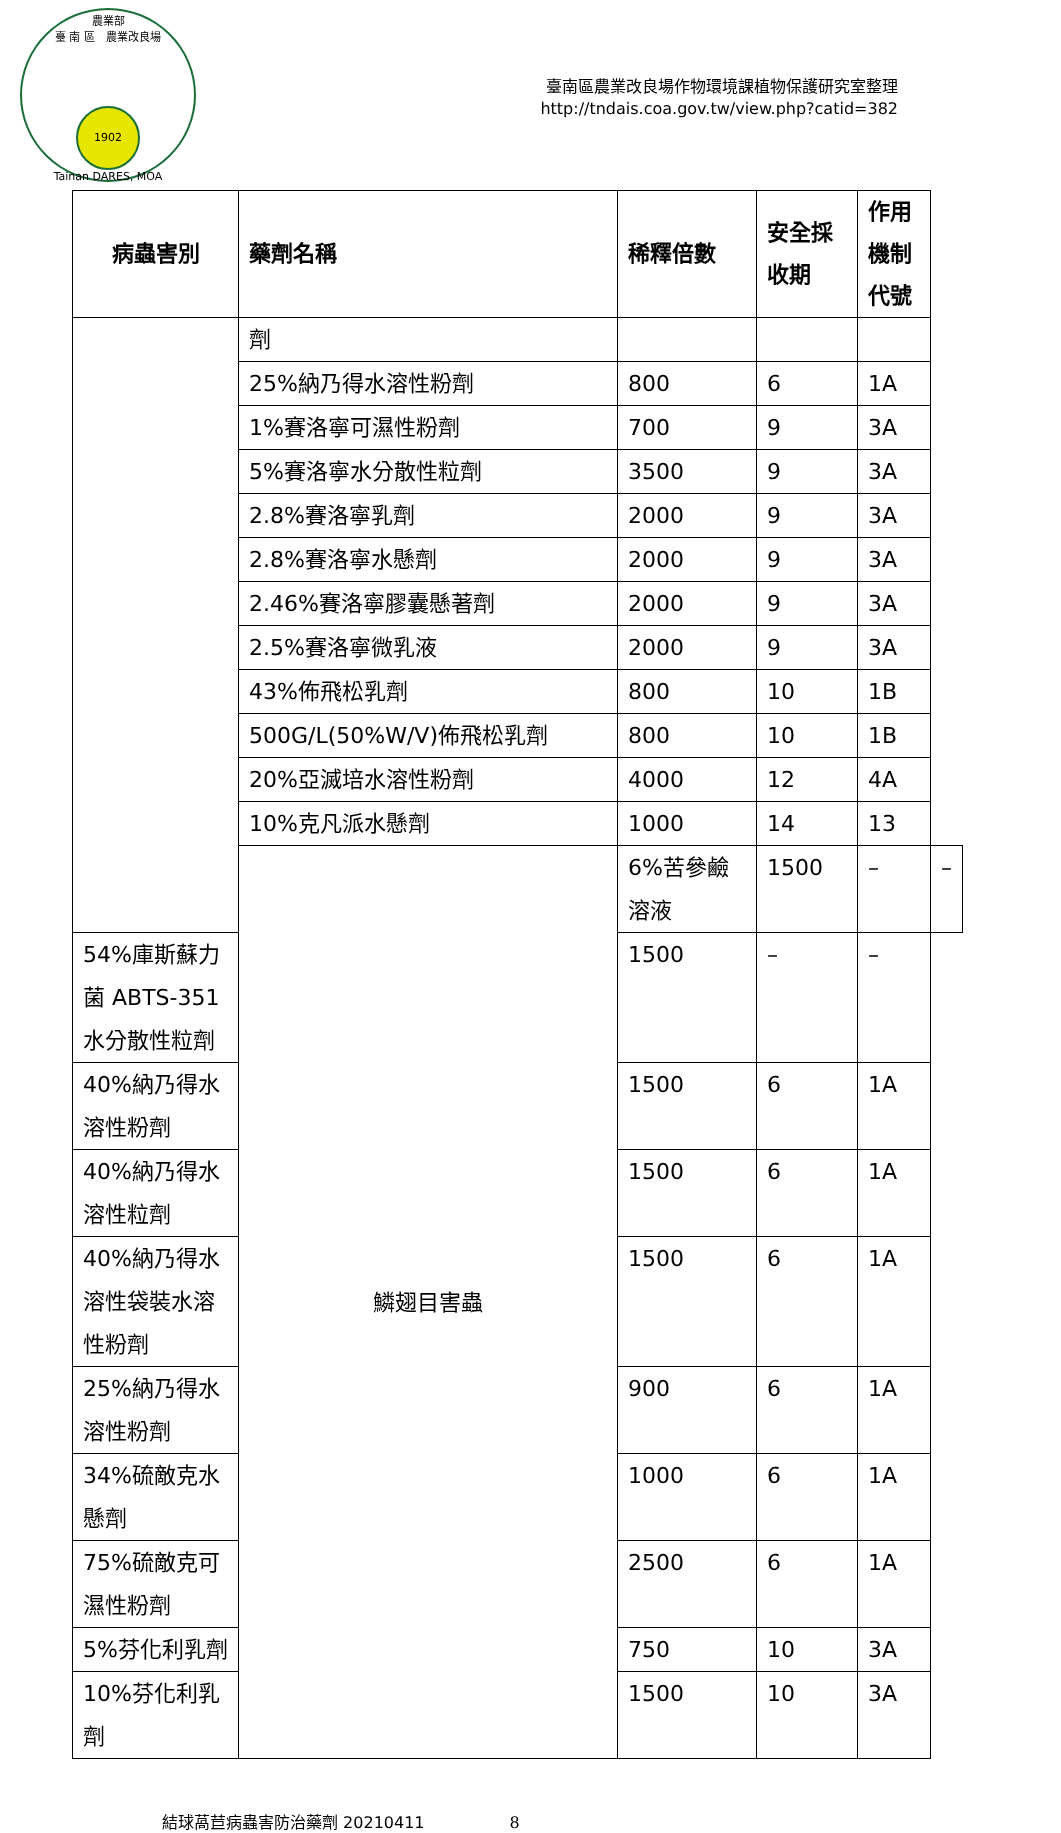農業部
臺 南 區　農業改良場
1902
Tainan DARES, MOA
臺南區農業改良場作物環境課植物保護研究室整理
http://tndais.coa.gov.tw/view.php?catid=382
| 病蟲害別 | 藥劑名稱 | 稀釋倍數 | 安全採收期 | 作用機制代號 | |
| --- | --- | --- | --- | --- | --- |
| | 劑 | | | | |
| | 25%納乃得水溶性粉劑 | 800 | 6 | 1A | |
| | 1%賽洛寧可濕性粉劑 | 700 | 9 | 3A | |
| | 5%賽洛寧水分散性粒劑 | 3500 | 9 | 3A | |
| | 2.8%賽洛寧乳劑 | 2000 | 9 | 3A | |
| | 2.8%賽洛寧水懸劑 | 2000 | 9 | 3A | |
| | 2.46%賽洛寧膠囊懸著劑 | 2000 | 9 | 3A | |
| | 2.5%賽洛寧微乳液 | 2000 | 9 | 3A | |
| | 43%佈飛松乳劑 | 800 | 10 | 1B | |
| | 500G/L(50%W/V)佈飛松乳劑 | 800 | 10 | 1B | |
| | 20%亞滅培水溶性粉劑 | 4000 | 12 | 4A | |
| | 10%克凡派水懸劑 | 1000 | 14 | 13 | |
| | 鱗翅目害蟲 | 6%苦參鹼溶液 | 1500 | – | – |
| 54%庫斯蘇力菌 ABTS-351 水分散性粒劑 | | 1500 | – | – | |
| 40%納乃得水溶性粉劑 | | 1500 | 6 | 1A | |
| 40%納乃得水溶性粒劑 | | 1500 | 6 | 1A | |
| 40%納乃得水溶性袋裝水溶性粉劑 | | 1500 | 6 | 1A | |
| 25%納乃得水溶性粉劑 | | 900 | 6 | 1A | |
| 34%硫敵克水懸劑 | | 1000 | 6 | 1A | |
| 75%硫敵克可濕性粉劑 | | 2500 | 6 | 1A | |
| 5%芬化利乳劑 | | 750 | 10 | 3A | |
| 10%芬化利乳劑 | | 1500 | 10 | 3A | |
結球萵苣病蟲害防治藥劑 20210411 8